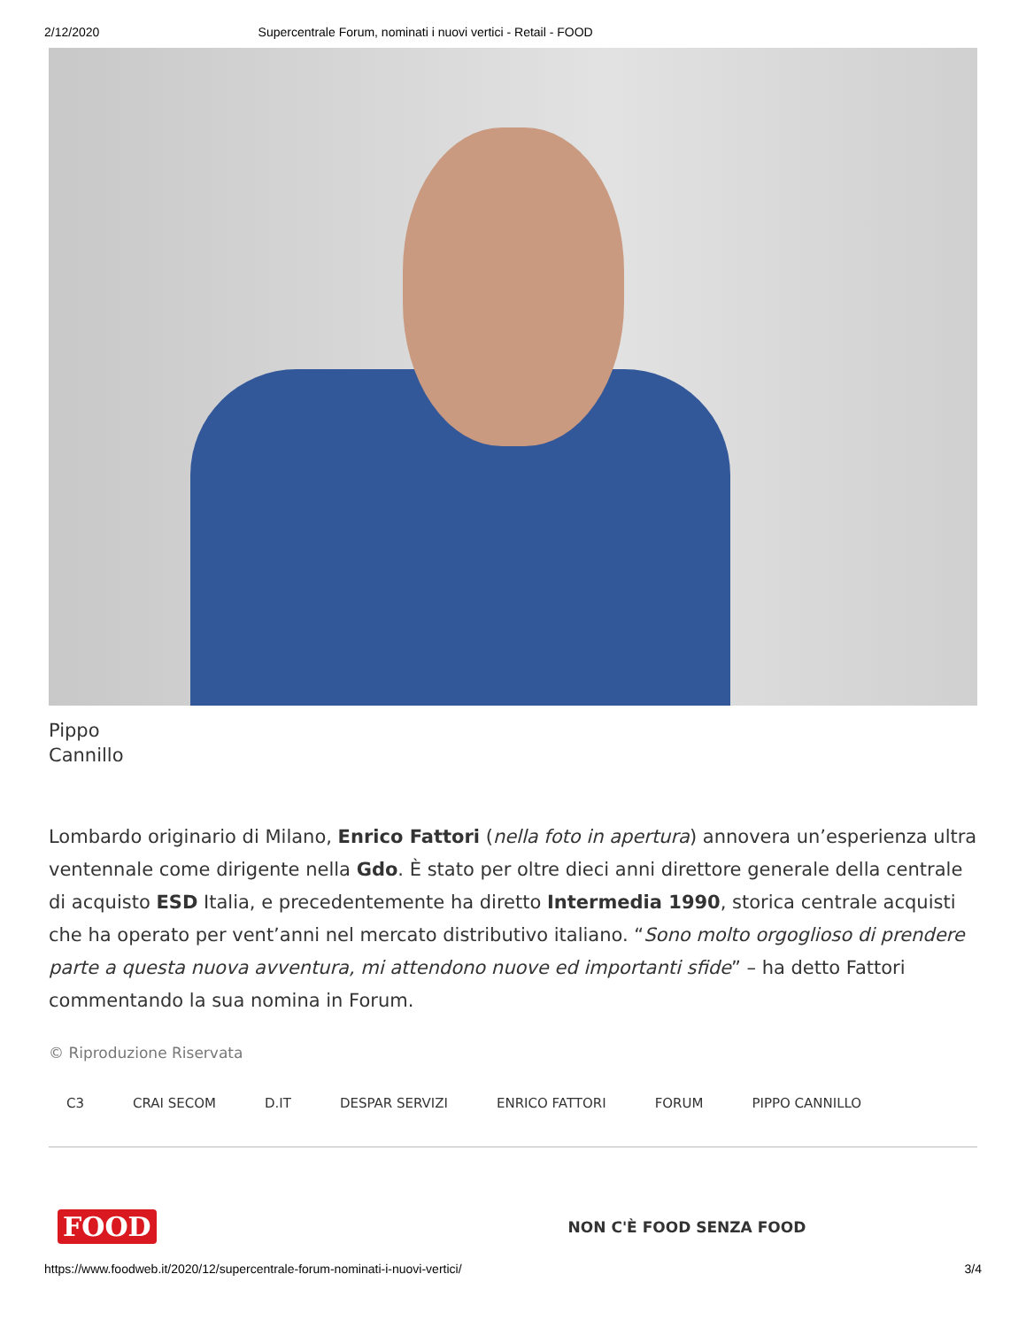2/12/2020 Supercentrale Forum, nominati i nuovi vertici - Retail - FOOD
Pippo
Cannillo
Lombardo originario di Milano, Enrico Fattori (nella foto in apertura) annovera un’esperienza ultra ventennale come dirigente nella Gdo. È stato per oltre dieci anni direttore generale della centrale di acquisto ESD Italia, e precedentemente ha diretto Intermedia 1990, storica centrale acquisti che ha operato per vent’anni nel mercato distributivo italiano. “Sono molto orgoglioso di prendere parte a questa nuova avventura, mi attendono nuove ed importanti sfide” – ha detto Fattori commentando la sua nomina in Forum.
© Riproduzione Riservata
C3 CRAI SECOM D.IT DESPAR SERVIZI ENRICO FATTORI FORUM PIPPO CANNILLO
FOOD NON C'È FOOD SENZA FOOD
https://www.foodweb.it/2020/12/supercentrale-forum-nominati-i-nuovi-vertici/ 3/4